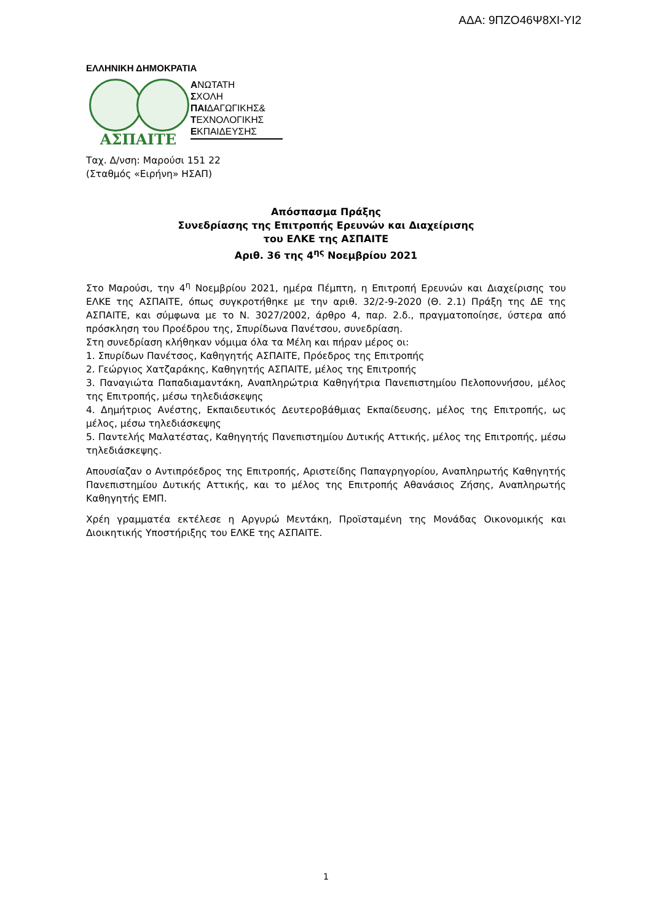ΑΔΑ: 9ΠΖΟ46Ψ8ΧΙ-ΥΙ2
ΕΛΛΗΝΙΚΗ ΔΗΜΟΚΡΑΤΙΑ
ΑΣΠΑΙΤΕ
ΑΝΩΤΑΤΗ
ΣΧΟΛΗ
ΠΑΙΔΑΓΩΓΙΚΗΣ&
ΤΕΧΝΟΛΟΓΙΚΗΣ
ΕΚΠΑΙΔΕΥΣΗΣ
Ταχ. Δ/νση: Μαρούσι 151 22
(Σταθμός «Ειρήνη» ΗΣΑΠ)
Απόσπασμα Πράξης
Συνεδρίασης της Επιτροπής Ερευνών και Διαχείρισης
του ΕΛΚΕ της ΑΣΠΑΙΤΕ
Αριθ. 36 της 4<sup>ης</sup> Νοεμβρίου 2021
Στο Μαρούσι, την 4<sup>η</sup> Νοεμβρίου 2021, ημέρα Πέμπτη, η Επιτροπή Ερευνών και Διαχείρισης του ΕΛΚΕ της ΑΣΠΑΙΤΕ, όπως συγκροτήθηκε με την αριθ. 32/2-9-2020 (Θ. 2.1) Πράξη της ΔΕ της ΑΣΠΑΙΤΕ, και σύμφωνα με το Ν. 3027/2002, άρθρο 4, παρ. 2.δ., πραγματοποίησε, ύστερα από πρόσκληση του Προέδρου της, Σπυρίδωνα Πανέτσου, συνεδρίαση.
Στη συνεδρίαση κλήθηκαν νόμιμα όλα τα Μέλη και πήραν μέρος οι:
1. Σπυρίδων Πανέτσος, Καθηγητής ΑΣΠΑΙΤΕ, Πρόεδρος της Επιτροπής
2. Γεώργιος Χατζαράκης, Καθηγητής ΑΣΠΑΙΤΕ, μέλος της Επιτροπής
3. Παναγιώτα Παπαδιαμαντάκη, Αναπληρώτρια Καθηγήτρια Πανεπιστημίου Πελοποννήσου, μέλος της Επιτροπής, μέσω τηλεδιάσκεψης
4. Δημήτριος Ανέστης, Εκπαιδευτικός Δευτεροβάθμιας Εκπαίδευσης, μέλος της Επιτροπής, ως μέλος, μέσω τηλεδιάσκεψης
5. Παντελής Μαλατέστας, Καθηγητής Πανεπιστημίου Δυτικής Αττικής, μέλος της Επιτροπής, μέσω τηλεδιάσκεψης.
Απουσίαζαν ο Αντιπρόεδρος της Επιτροπής, Αριστείδης Παπαγρηγορίου, Αναπληρωτής Καθηγητής Πανεπιστημίου Δυτικής Αττικής, και το μέλος της Επιτροπής Αθανάσιος Ζήσης, Αναπληρωτής Καθηγητής ΕΜΠ.
Χρέη γραμματέα εκτέλεσε η Αργυρώ Μεντάκη, Προϊσταμένη της Μονάδας Οικονομικής και Διοικητικής Υποστήριξης του ΕΛΚΕ της ΑΣΠΑΙΤΕ.
1